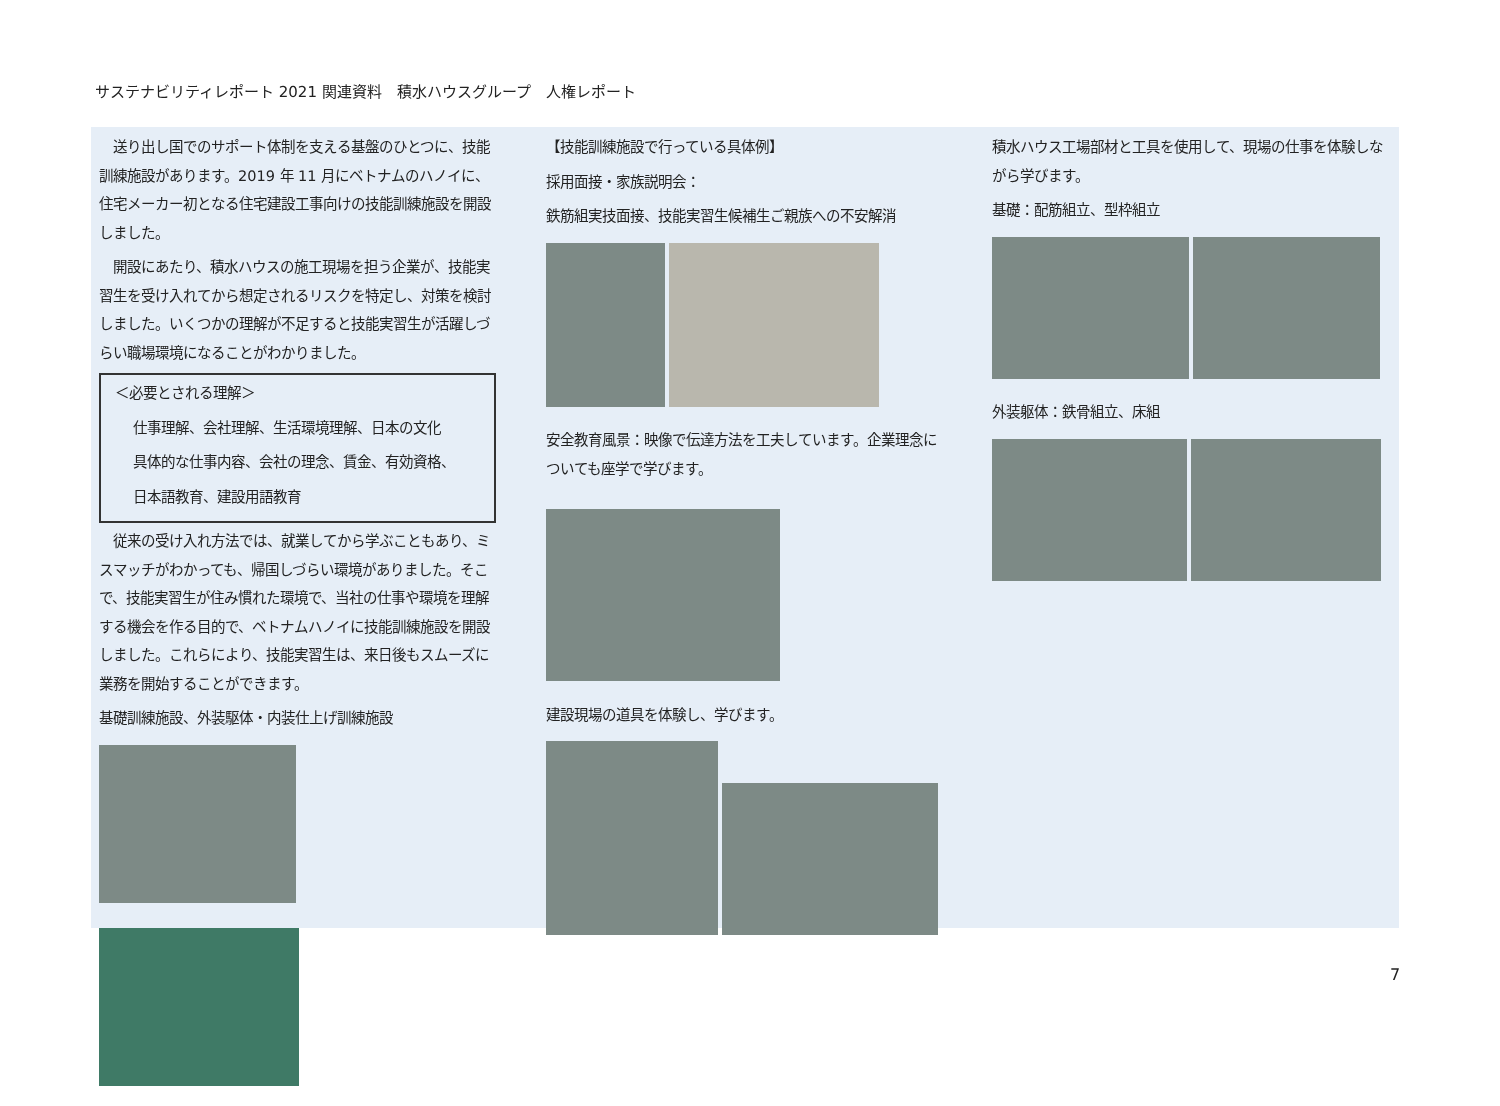サステナビリティレポート 2021 関連資料　積水ハウスグループ　人権レポート
　送り出し国でのサポート体制を支える基盤のひとつに、技能訓練施設があります。2019 年 11 月にベトナムのハノイに、住宅メーカー初となる住宅建設工事向けの技能訓練施設を開設しました。
　開設にあたり、積水ハウスの施工現場を担う企業が、技能実習生を受け入れてから想定されるリスクを特定し、対策を検討しました。いくつかの理解が不足すると技能実習生が活躍しづらい職場環境になることがわかりました。
＜必要とされる理解＞
仕事理解、会社理解、生活環境理解、日本の文化
具体的な仕事内容、会社の理念、賃金、有効資格、
日本語教育、建設用語教育
　従来の受け入れ方法では、就業してから学ぶこともあり、ミスマッチがわかっても、帰国しづらい環境がありました。そこで、技能実習生が住み慣れた環境で、当社の仕事や環境を理解する機会を作る目的で、ベトナムハノイに技能訓練施設を開設しました。これらにより、技能実習生は、来日後もスムーズに業務を開始することができます。
基礎訓練施設、外装駆体・内装仕上げ訓練施設
【技能訓練施設で行っている具体例】
採用面接・家族説明会：
鉄筋組実技面接、技能実習生候補生ご親族への不安解消
安全教育風景：映像で伝達方法を工夫しています。企業理念についても座学で学びます。
建設現場の道具を体験し、学びます。
積水ハウス工場部材と工具を使用して、現場の仕事を体験しながら学びます。
基礎：配筋組立、型枠組立
外装躯体：鉄骨組立、床組
7